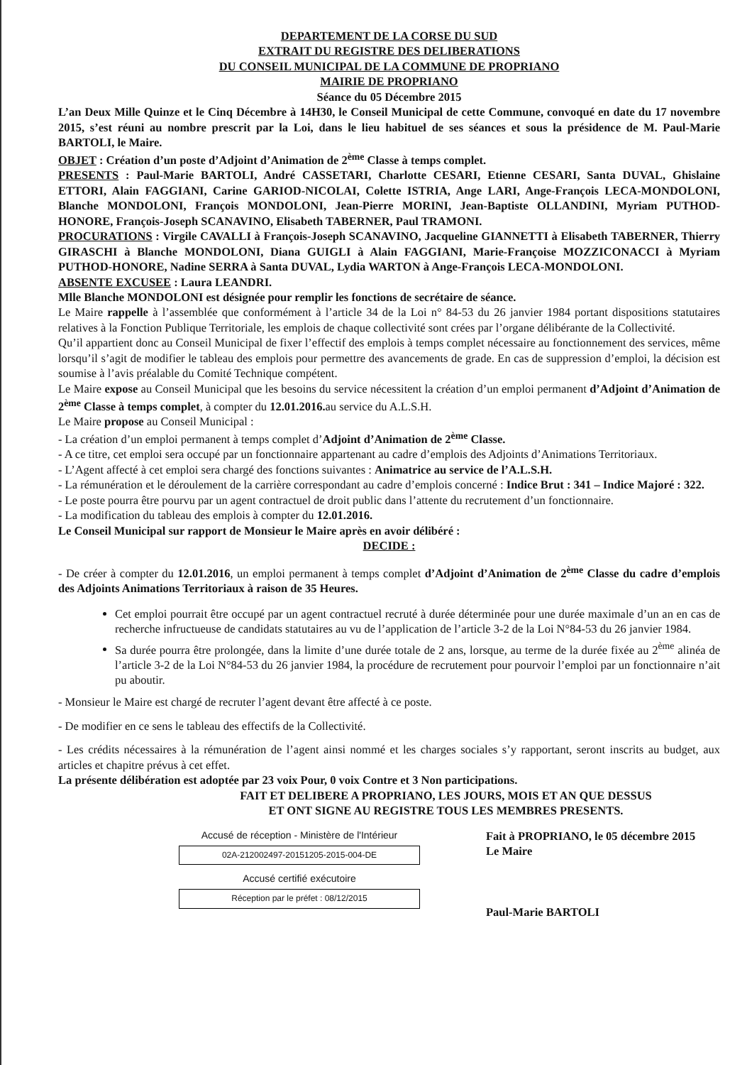DEPARTEMENT DE LA CORSE DU SUD
EXTRAIT DU REGISTRE DES DELIBERATIONS
DU CONSEIL MUNICIPAL DE LA COMMUNE DE PROPRIANO
MAIRIE DE PROPRIANO
Séance du 05 Décembre 2015
L’an Deux Mille Quinze et le Cinq Décembre à 14H30, le Conseil Municipal de cette Commune, convoqué en date du 17 novembre 2015, s’est réuni au nombre prescrit par la Loi, dans le lieu habituel de ses séances et sous la présidence de M. Paul-Marie BARTOLI, le Maire.
OBJET : Création d’un poste d’Adjoint d’Animation de 2<sup>ème</sup> Classe à temps complet.
PRESENTS : Paul-Marie BARTOLI, André CASSETARI, Charlotte CESARI, Etienne CESARI, Santa DUVAL, Ghislaine ETTORI, Alain FAGGIANI, Carine GARIOD-NICOLAI, Colette ISTRIA, Ange LARI, Ange-François LECA-MONDOLONI, Blanche MONDOLONI, François MONDOLONI, Jean-Pierre MORINI, Jean-Baptiste OLLANDINI, Myriam PUTHOD-HONORE, François-Joseph SCANAVINO, Elisabeth TABERNER, Paul TRAMONI.
PROCURATIONS : Virgile CAVALLI à François-Joseph SCANAVINO, Jacqueline GIANNETTI à Elisabeth TABERNER, Thierry GIRASCHI à Blanche MONDOLONI, Diana GUIGLI à Alain FAGGIANI, Marie-Françoise MOZZICONACCI à Myriam PUTHOD-HONORE, Nadine SERRA à Santa DUVAL, Lydia WARTON à Ange-François LECA-MONDOLONI.
ABSENTE EXCUSEE : Laura LEANDRI.
Mlle Blanche MONDOLONI est désignée pour remplir les fonctions de secrétaire de séance.
Le Maire rappelle à l’assemblée que conformément à l’article 34 de la Loi n° 84-53 du 26 janvier 1984 portant dispositions statutaires relatives à la Fonction Publique Territoriale, les emplois de chaque collectivité sont crées par l’organe délibérante de la Collectivité.
Qu’il appartient donc au Conseil Municipal de fixer l’effectif des emplois à temps complet nécessaire au fonctionnement des services, même lorsqu’il s’agit de modifier le tableau des emplois pour permettre des avancements de grade. En cas de suppression d’emploi, la décision est soumise à l’avis préalable du Comité Technique compétent.
Le Maire expose au Conseil Municipal que les besoins du service nécessitent la création d’un emploi permanent d’Adjoint d’Animation de 2<sup>ème</sup> Classe à temps complet, à compter du 12.01.2016. au service du A.L.S.H.
Le Maire propose au Conseil Municipal :
- La création d’un emploi permanent à temps complet d’Adjoint d’Animation de 2<sup>ème</sup> Classe.
- A ce titre, cet emploi sera occupé par un fonctionnaire appartenant au cadre d’emplois des Adjoints d’Animations Territoriaux.
- L’Agent affecté à cet emploi sera chargé des fonctions suivantes : Animatrice au service de l’A.L.S.H.
- La rémunération et le déroulement de la carrière correspondant au cadre d’emplois concerné : Indice Brut : 341 – Indice Majoré : 322.
- Le poste pourra être pourvu par un agent contractuel de droit public dans l’attente du recrutement d’un fonctionnaire.
- La modification du tableau des emplois à compter du 12.01.2016.
Le Conseil Municipal sur rapport de Monsieur le Maire après en avoir délibéré :
DECIDE :
- De créer à compter du 12.01.2016, un emploi permanent à temps complet d’Adjoint d’Animation de 2<sup>ème</sup> Classe du cadre d’emplois des Adjoints Animations Territoriaux à raison de 35 Heures.
Cet emploi pourrait être occupé par un agent contractuel recruté à durée déterminée pour une durée maximale d’un an en cas de recherche infructueuse de candidats statutaires au vu de l’application de l’article 3-2 de la Loi N°84-53 du 26 janvier 1984.
Sa durée pourra être prolongée, dans la limite d’une durée totale de 2 ans, lorsque, au terme de la durée fixée au 2<sup>ème</sup> alinéa de l’article 3-2 de la Loi N°84-53 du 26 janvier 1984, la procédure de recrutement pour pourvoir l’emploi par un fonctionnaire n’ait pu aboutir.
- Monsieur le Maire est chargé de recruter l’agent devant être affecté à ce poste.
- De modifier en ce sens le tableau des effectifs de la Collectivité.
- Les crédits nécessaires à la rémunération de l’agent ainsi nommé et les charges sociales s’y rapportant, seront inscrits au budget, aux articles et chapitre prévus à cet effet.
La présente délibération est adoptée par 23 voix Pour, 0 voix Contre et 3 Non participations.
FAIT ET DELIBERE A PROPRIANO, LES JOURS, MOIS ET AN QUE DESSUS
ET ONT SIGNE AU REGISTRE TOUS LES MEMBRES PRESENTS.
Accusé de réception - Ministère de l'Intérieur
02A-212002497-20151205-2015-004-DE
Accusé certifié exécutoire
Réception par le préfet : 08/12/2015
Fait à PROPRIANO, le 05 décembre 2015
Le Maire
Paul-Marie BARTOLI